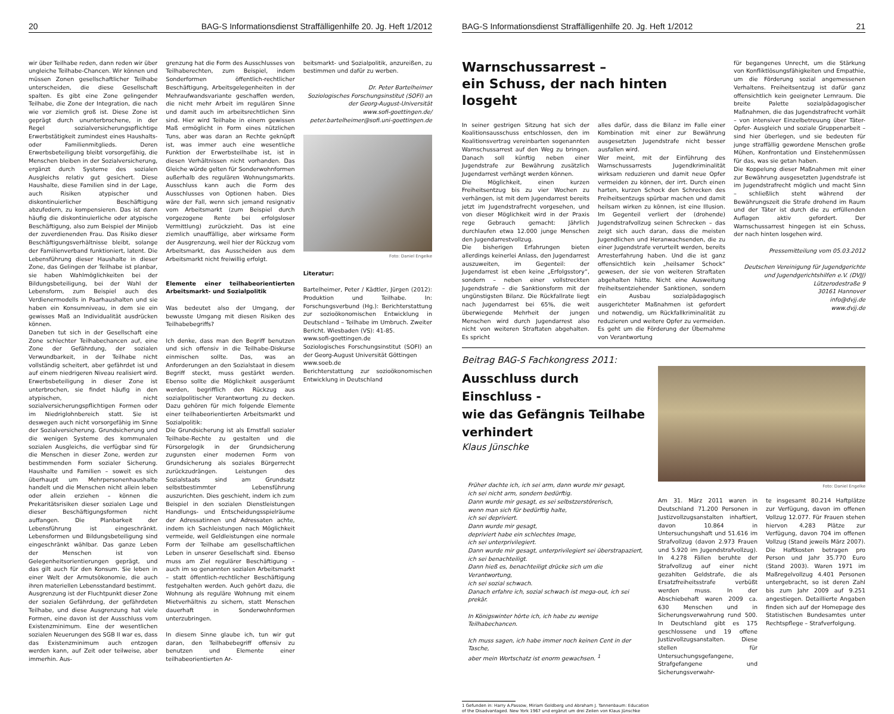20 BAG-S Informationsdienst Straffälligenhilfe 20. Jg. Heft 1/2012
wir über Teilhabe reden, dann reden wir über ungleiche Teilhabe-Chancen. Wir können und müssen Zonen gesellschaftlicher Teilhabe unterscheiden, die diese Gesellschaft spalten. Es gibt eine Zone gelingender Teilhabe, die Zone der Integration, die nach wie vor ziemlich groß ist. Diese Zone ist geprägt durch ununterbrochene, in der Regel sozialversicherungspflichtige Erwerbstätigkeit zumindest eines Haushalts- oder Familienmitglieds. Deren Erwerbsbeteiligung bleibt vorsorgefähig, die Menschen bleiben in der Sozialversicherung, ergänzt durch Systeme des sozialen Ausgleichs relativ gut gesichert. Diese Haushalte, diese Familien sind in der Lage, auch Risiken atypischer und diskontinuierlicher Beschäftigung abzufedern, zu kompensieren. Das ist dann häufig die diskontinuierliche oder atypische Beschäftigung, also zum Beispiel der Minijob der zuverdienenden Frau. Das Risiko dieser Beschäftigungsverhältnisse bleibt, solange der Familienverband funktioniert, latent. Die Lebensführung dieser Haushalte in dieser Zone, das Gelingen der Teilhabe ist planbar, sie haben Wahlmöglichkeiten bei der Bildungsbeteiligung, bei der Wahl der Lebensform, zum Beispiel auch des Verdienermodells in Paarhaushalten und sie haben ein Konsumniveau, in dem sie ein gewisses Maß an Individualität ausdrücken können.
Daneben tut sich in der Gesellschaft eine Zone schlechter Teilhabechancen auf, eine Zone der Gefährdung, der sozialen Verwundbarkeit, in der Teilhabe nicht vollständig scheitert, aber gefährdet ist und auf einem niedrigeren Niveau realisiert wird. Erwerbsbeteiligung in dieser Zone ist unterbrochen, sie findet häufig in den atypischen, nicht sozialversicherungspflichtigen Formen oder im Niedriglohnbereich statt. Sie ist deswegen auch nicht vorsorgefähig im Sinne der Sozialversicherung. Grundsicherung und die wenigen Systeme des kommunalen sozialen Ausgleichs, die verfügbar sind für die Menschen in dieser Zone, werden zur bestimmenden Form sozialer Sicherung. Haushalte und Familien – soweit es sich überhaupt um Mehrpersonenhaushalte handelt und die Menschen nicht allein leben oder allein erziehen – können die Prekaritätsrisiken dieser sozialen Lage und dieser Beschäftigungsformen nicht auffangen. Die Planbarkeit der Lebensführung ist eingeschränkt. Lebensformen und Bildungsbeteiligung sind eingeschränkt wählbar. Das ganze Leben der Menschen ist von Gelegenheitsorientierungen geprägt, und das gilt auch für den Konsum. Sie leben in einer Welt der Armutsökonomie, die auch ihren materiellen Lebensstandard bestimmt.
Ausgrenzung ist der Fluchtpunkt dieser Zone der sozialen Gefährdung, der gefährdeten Teilhabe, und diese Ausgrenzung hat viele Formen, eine davon ist der Ausschluss vom Existenzminimum. Eine der wesentlichen sozialen Neuerungen des SGB II war es, dass das Existenzminimum auch entzogen werden kann, auf Zeit oder teilweise, aber immerhin. Aus-
grenzung hat die Form des Ausschlusses von Teilhaberechten, zum Beispiel, indem Sonderformen öffentlich-rechtlicher Beschäftigung, Arbeitsgelegenheiten in der Mehraufwandsvariante geschaffen werden, die nicht mehr Arbeit im regulären Sinne und damit auch im arbeitsrechtlichen Sinn sind. Hier wird Teilhabe in einem gewissen Maß ermöglicht in Form eines nützlichen Tuns, aber was daran an Rechte geknüpft ist, was immer auch eine wesentliche Funktion der Erwerbsteilhabe ist, ist in diesen Verhältnissen nicht vorhanden. Das Gleiche würde gelten für Sonderwohnformen außerhalb des regulären Wohnungsmarkts. Ausschluss kann auch die Form des Ausschlusses von Optionen haben. Dies wäre der Fall, wenn sich jemand resignativ vom Arbeitsmarkt (zum Beispiel durch vorgezogene Rente bei erfolgsloser Vermittlung) zurückzieht. Das ist eine ziemlich unauffällige, aber wirksame Form der Ausgrenzung, weil hier der Rückzug vom Arbeitsmarkt, das Ausscheiden aus dem Arbeitsmarkt nicht freiwillig erfolgt.
Elemente einer teilhabeorientierten Arbeitsmarkt- und Sozialpolitik
Was bedeutet also der Umgang, der bewusste Umgang mit diesen Risiken des Teilhabebegriffs?
Ich denke, dass man den Begriff benutzen und sich offensiv in die Teilhabe-Diskurse einmischen sollte. Das, was an Anforderungen an den Sozialstaat in diesem Begriff steckt, muss gestärkt werden. Ebenso sollte die Möglichkeit ausgeräumt werden, begrifflich den Rückzug aus sozialpolitischer Verantwortung zu decken. Dazu gehören für mich folgende Elemente einer teilhabeorientierten Arbeitsmarkt und Sozialpolitik:
Die Grundsicherung ist als Ernstfall sozialer Teilhabe-Rechte zu gestalten und die Fürsorgelogik in der Grundsicherung zugunsten einer modernen Form von Grundsicherung als soziales Bürgerrecht zurückzudrängen. Leistungen des Sozialstaats sind am Grundsatz selbstbestimmter Lebensführung auszurichten. Dies geschieht, indem ich zum Beispiel in den sozialen Dienstleistungen Handlungs- und Entscheidungsspielräume der Adressatinnen und Adressaten achte, indem ich Sachleistungen nach Möglichkeit vermeide, weil Geldleistungen eine normale Form der Teilhabe am gesellschaftlichen Leben in unserer Gesellschaft sind. Ebenso muss am Ziel regulärer Beschäftigung – auch im so genannten sozialen Arbeitsmarkt – statt öffentlich-rechtlicher Beschäftigung festgehalten werden. Auch gehört dazu, die Wohnung als reguläre Wohnung mit einem Mietverhältnis zu sichern, statt Menschen dauerhaft in Sonderwohnformen unterzubringen.
In diesem Sinne glaube ich, tun wir gut daran, den Teilhabebegriff offensiv zu benutzen und Elemente einer teilhabeorientierten Ar-
beitsmarkt- und Sozialpolitik, anzureißen, zu bestimmen und dafür zu werben.
Dr. Peter Bartelheimer
Soziologisches Forschungsinstitut (SOFI) an der Georg-August-Universität
www.sofi-goettingen.de/
peter.bartelheimer@sofi.uni-goettingen.de
Foto: Daniel Engelke
Literatur:
Bartelheimer, Peter / Kädtler, Jürgen (2012): Produktion und Teilhabe. In: Forschungsverbund (Hg.): Berichterstattung zur sozioökonomischen Entwicklung in Deutschland – Teilhabe im Umbruch. Zweiter Bericht. Wiesbaden (VS): 41-85.
www.sofi-goettingen.de
Soziologisches Forschungsinstitut (SOFI) an der Georg-August Universität Göttingen
www.soeb.de
Berichterstattung zur sozioökonomischen Entwicklung in Deutschland
BAG-S Informationsdienst Straffälligenhilfe 20. Jg. Heft 1/2012 21
Warnschussarrest –
ein Schuss, der nach hinten losgeht
In seiner gestrigen Sitzung hat sich der Koalitionsausschuss entschlossen, den im Koalitionsvertrag vereinbarten sogenannten Warnschussarrest auf den Weg zu bringen. Danach soll künftig neben einer Jugendstrafe zur Bewährung zusätzlich Jugendarrest verhängt werden können.
Die Möglichkeit, einen kurzen Freiheitsentzug bis zu vier Wochen zu verhängen, ist mit dem Jugendarrest bereits jetzt im Jugendstrafrecht vorgesehen, und von dieser Möglichkeit wird in der Praxis rege Gebrauch gemacht: Jährlich durchlaufen etwa 12.000 junge Menschen den Jugendarrestvollzug.
Die bisherigen Erfahrungen bieten allerdings keinerlei Anlass, den Jugendarrest auszuweiten, im Gegenteil: der Jugendarrest ist eben keine „Erfolgsstory“, sondern – neben einer vollstreckten Jugendstrafe – die Sanktionsform mit der ungünstigsten Bilanz. Die Rückfallrate liegt nach Jugendarrest bei 65%, die weit überwiegende Mehrheit der jungen Menschen wird durch Jugendarrest also nicht von weiteren Straftaten abgehalten. Es spricht
alles dafür, dass die Bilanz im Falle einer Kombination mit einer zur Bewährung ausgesetzten Jugendstrafe nicht besser ausfallen wird.
Wer meint, mit der Einführung des Warnschussarrests Jugendkriminalität wirksam reduzieren und damit neue Opfer vermeiden zu können, der irrt. Durch einen harten, kurzen Schock den Schrecken des Freiheitsentzugs spürbar machen und damit heilsam wirken zu können, ist eine Illusion. Im Gegenteil verliert der (drohende) Jugendstrafvollzug seinen Schrecken – das zeigt sich auch daran, dass die meisten Jugendlichen und Heranwachsenden, die zu einer Jugendstrafe verurteilt werden, bereits Arresterfahrung haben. Und die ist ganz offensichtlich kein „heilsamer Schock“ gewesen, der sie von weiteren Straftaten abgehalten hätte. Nicht eine Ausweitung freiheitsentziehender Sanktionen, sondern ein Ausbau sozialpädagogisch ausgerichteter Maßnahmen ist gefordert und notwendig, um Rückfallkriminalität zu reduzieren und weitere Opfer zu vermeiden. Es geht um die Förderung der Übernahme von Verantwortung
für begangenes Unrecht, um die Stärkung von Konfliktlösungsfähigkeiten und Empathie, um die Förderung sozial angemessenen Verhaltens. Freiheitsentzug ist dafür ganz offensichtlich kein geeigneter Lernraum. Die breite Palette sozialpädagogischer Maßnahmen, die das Jugendstrafrecht vorhält – von intensiver Einzelbetreuung über Täter-Opfer- Ausgleich und soziale Gruppenarbeit – sind hier überlegen, und sie bedeuten für junge straffällig gewordene Menschen große Mühen, Konfrontation und Einstehenmüssen für das, was sie getan haben.
Die Koppelung dieser Maßnahmen mit einer zur Bewährung ausgesetzten Jugendstrafe ist im Jugendstrafrecht möglich und macht Sinn – schließlich steht während der Bewährungszeit die Strafe drohend im Raum und der Täter ist durch die zu erfüllenden Auflagen aktiv gefordert. Der Warnschussarrest hingegen ist ein Schuss, der nach hinten losgehen wird.
Pressemitteilung vom 05.03.2012
Deutschen Vereinigung für Jugendgerichte und Jugendgerichtshilfen e.V. (DVJJ)
Lützerodestraße 9
30161 Hannover
info@dvjj.de
www.dvjj.de
Beitrag BAG-S Fachkongress 2011:
Ausschluss durch Einschluss -
wie das Gefängnis Teilhabe
verhindert
Klaus Jünschke
Früher dachte ich, ich sei arm, dann wurde mir gesagt,
ich sei nicht arm, sondern bedürftig.
Dann wurde mir gesagt, es sei selbstzerstörerisch,
wenn man sich für bedürftig halte,
ich sei depriviert.
Dann wurde mir gesagt,
depriviert habe ein schlechtes Image,
ich sei unterprivilegiert.
Dann wurde mir gesagt, unterprivilegiert sei überstrapaziert,
ich sei benachteiligt.
Dann hieß es, benachteiligt drücke sich um die Verantwortung,
ich sei sozial schwach.
Danach erfahre ich, sozial schwach ist mega-out, ich sei prekär.
In Königswinter hörte ich, ich habe zu wenige Teilhabechancen.
Ich muss sagen, ich habe immer noch keinen Cent in der Tasche,
aber mein Wortschatz ist enorm gewachsen. <sup>1</sup>
1 Gefunden in: Harry A.Passow, Miriam Goldberg und Abraham J. Tannenbaum: Education of the Disadvantaged. New York 1967 und ergänzt um drei Zeilen von Klaus Jünschke
Foto: Daniel Engelke
Am 31. März 2011 waren in Deutschland 71.200 Personen in Justizvollzugsanstalten inhaftiert, davon 10.864 in Untersuchungshaft und 51.616 im Strafvollzug (davon 2.973 Frauen und 5.920 im Jugendstrafvollzug). In 4.278 Fällen beruhte der Strafvollzug auf einer nicht gezahlten Geldstrafe, die als Ersatzfreiheitsstrafe verbüßt werden muss. In der Abschiebehaft waren 2009 ca. 630 Menschen und in Sicherungsverwahrung rund 500. In Deutschland gibt es 175 geschlossene und 19 offene Justizvollzugsanstalten. Diese stellen für Untersuchungsgefangene, Strafgefangene und Sicherungsverwahr-
te insgesamt 80.214 Haftplätze zur Verfügung, davon im offenen Vollzug 12.077. Für Frauen stehen hiervon 4.283 Plätze zur Verfügung, davon 704 im offenen Vollzug (Stand jeweils März 2007). Die Haftkosten betragen pro Person und Jahr 35.770 Euro (Stand 2003). Waren 1971 im Maßregelvollzug 4.401 Personen untergebracht, so ist deren Zahl bis zum Jahr 2009 auf 9.251 angestiegen. Detaillierte Angaben finden sich auf der Homepage des Statistischen Bundesamtes unter Rechtspflege – Strafverfolgung.